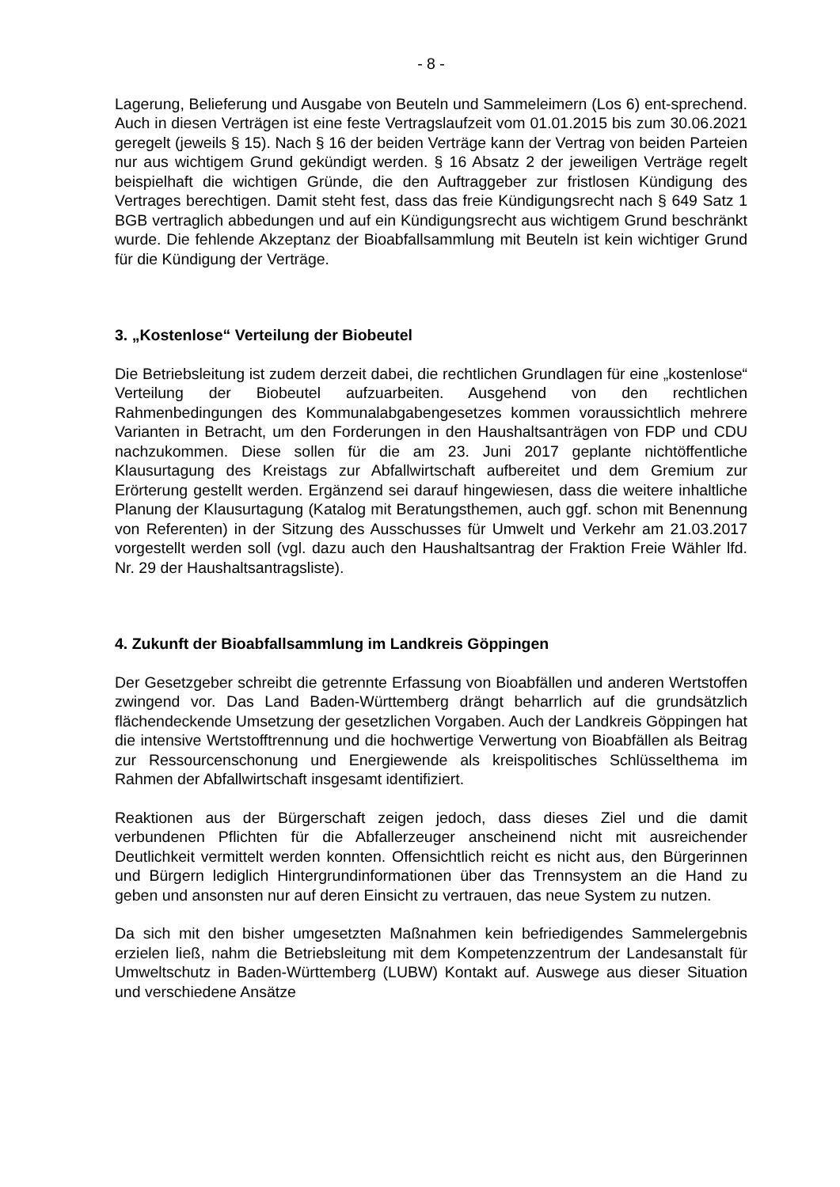- 8 -
Lagerung, Belieferung und Ausgabe von Beuteln und Sammeleimern (Los 6) ent-sprechend. Auch in diesen Verträgen ist eine feste Vertragslaufzeit vom 01.01.2015 bis zum 30.06.2021 geregelt (jeweils § 15). Nach § 16 der beiden Verträge kann der Vertrag von beiden Parteien nur aus wichtigem Grund gekündigt werden. § 16 Absatz 2 der jeweiligen Verträge regelt beispielhaft die wichtigen Gründe, die den Auftraggeber zur fristlosen Kündigung des Vertrages berechtigen. Damit steht fest, dass das freie Kündigungsrecht nach § 649 Satz 1 BGB vertraglich abbedungen und auf ein Kündigungsrecht aus wichtigem Grund beschränkt wurde. Die fehlende Akzeptanz der Bioabfallsammlung mit Beuteln ist kein wichtiger Grund für die Kündigung der Verträge.
3. „Kostenlose“ Verteilung der Biobeutel
Die Betriebsleitung ist zudem derzeit dabei, die rechtlichen Grundlagen für eine „kostenlose“ Verteilung der Biobeutel aufzuarbeiten. Ausgehend von den rechtlichen Rahmenbedingungen des Kommunalabgabengesetzes kommen voraussichtlich mehrere Varianten in Betracht, um den Forderungen in den Haushaltsanträgen von FDP und CDU nachzukommen. Diese sollen für die am 23. Juni 2017 geplante nichtöffentliche Klausurtagung des Kreistags zur Abfallwirtschaft aufbereitet und dem Gremium zur Erörterung gestellt werden. Ergänzend sei darauf hingewiesen, dass die weitere inhaltliche Planung der Klausurtagung (Katalog mit Beratungsthemen, auch ggf. schon mit Benennung von Referenten) in der Sitzung des Ausschusses für Umwelt und Verkehr am 21.03.2017 vorgestellt werden soll (vgl. dazu auch den Haushaltsantrag der Fraktion Freie Wähler lfd. Nr. 29 der Haushaltsantragsliste).
4. Zukunft der Bioabfallsammlung im Landkreis Göppingen
Der Gesetzgeber schreibt die getrennte Erfassung von Bioabfällen und anderen Wertstoffen zwingend vor. Das Land Baden-Württemberg drängt beharrlich auf die grundsätzlich flächendeckende Umsetzung der gesetzlichen Vorgaben. Auch der Landkreis Göppingen hat die intensive Wertstofftrennung und die hochwertige Verwertung von Bioabfällen als Beitrag zur Ressourcenschonung und Energiewende als kreispolitisches Schlüsselthema im Rahmen der Abfallwirtschaft insgesamt identifiziert.
Reaktionen aus der Bürgerschaft zeigen jedoch, dass dieses Ziel und die damit verbundenen Pflichten für die Abfallerzeuger anscheinend nicht mit ausreichender Deutlichkeit vermittelt werden konnten. Offensichtlich reicht es nicht aus, den Bürgerinnen und Bürgern lediglich Hintergrundinformationen über das Trennsystem an die Hand zu geben und ansonsten nur auf deren Einsicht zu vertrauen, das neue System zu nutzen.
Da sich mit den bisher umgesetzten Maßnahmen kein befriedigendes Sammelergebnis erzielen ließ, nahm die Betriebsleitung mit dem Kompetenzzentrum der Landesanstalt für Umweltschutz in Baden-Württemberg (LUBW) Kontakt auf. Auswege aus dieser Situation und verschiedene Ansätze